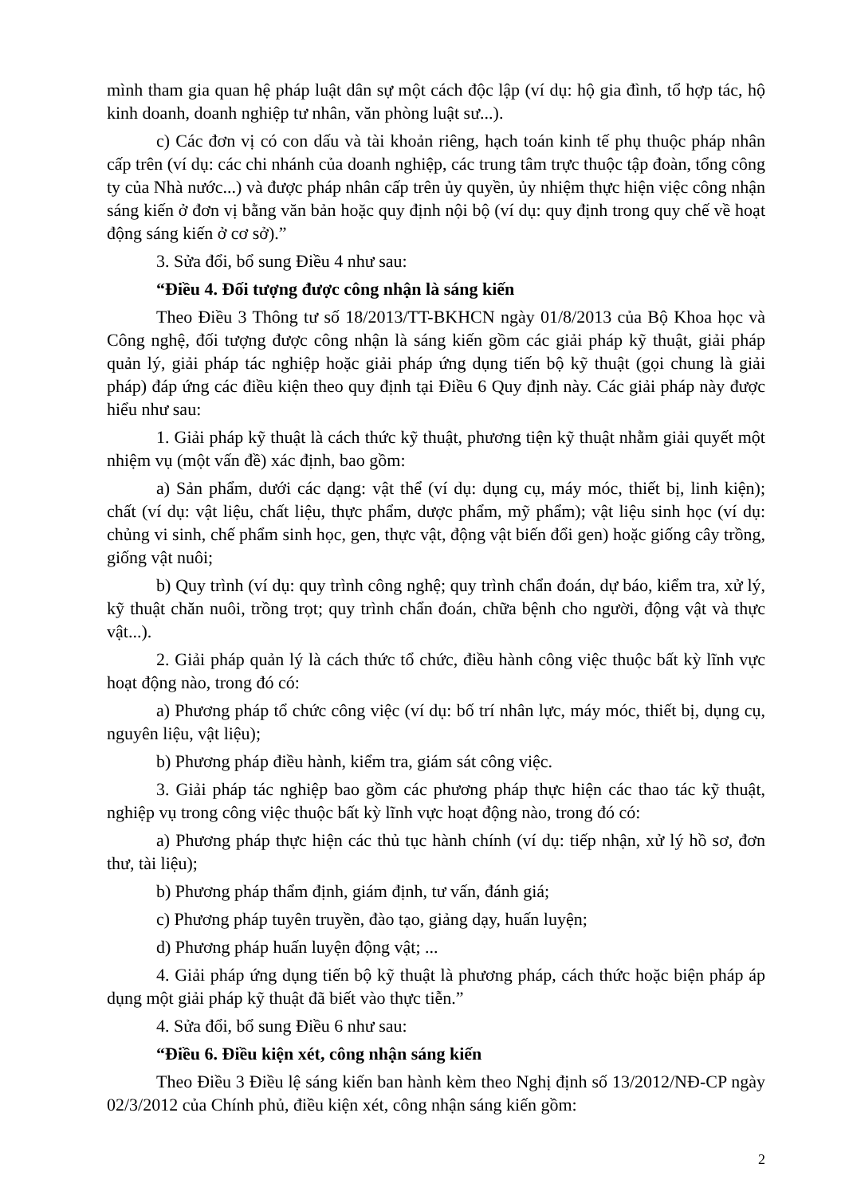mình tham gia quan hệ pháp luật dân sự một cách độc lập (ví dụ: hộ gia đình, tổ hợp tác, hộ kinh doanh, doanh nghiệp tư nhân, văn phòng luật sư...).
c) Các đơn vị có con dấu và tài khoản riêng, hạch toán kinh tế phụ thuộc pháp nhân cấp trên (ví dụ: các chi nhánh của doanh nghiệp, các trung tâm trực thuộc tập đoàn, tổng công ty của Nhà nước...) và được pháp nhân cấp trên ủy quyền, ủy nhiệm thực hiện việc công nhận sáng kiến ở đơn vị bằng văn bản hoặc quy định nội bộ (ví dụ: quy định trong quy chế về hoạt động sáng kiến ở cơ sở).”
3. Sửa đổi, bổ sung Điều 4 như sau:
“Điều 4. Đối tượng được công nhận là sáng kiến
Theo Điều 3 Thông tư số 18/2013/TT-BKHCN ngày 01/8/2013 của Bộ Khoa học và Công nghệ, đối tượng được công nhận là sáng kiến gồm các giải pháp kỹ thuật, giải pháp quản lý, giải pháp tác nghiệp hoặc giải pháp ứng dụng tiến bộ kỹ thuật (gọi chung là giải pháp) đáp ứng các điều kiện theo quy định tại Điều 6 Quy định này. Các giải pháp này được hiểu như sau:
1. Giải pháp kỹ thuật là cách thức kỹ thuật, phương tiện kỹ thuật nhằm giải quyết một nhiệm vụ (một vấn đề) xác định, bao gồm:
a) Sản phẩm, dưới các dạng: vật thể (ví dụ: dụng cụ, máy móc, thiết bị, linh kiện); chất (ví dụ: vật liệu, chất liệu, thực phẩm, dược phẩm, mỹ phẩm); vật liệu sinh học (ví dụ: chủng vi sinh, chế phẩm sinh học, gen, thực vật, động vật biến đổi gen) hoặc giống cây trồng, giống vật nuôi;
b) Quy trình (ví dụ: quy trình công nghệ; quy trình chẩn đoán, dự báo, kiểm tra, xử lý, kỹ thuật chăn nuôi, trồng trọt; quy trình chẩn đoán, chữa bệnh cho người, động vật và thực vật...).
2. Giải pháp quản lý là cách thức tổ chức, điều hành công việc thuộc bất kỳ lĩnh vực hoạt động nào, trong đó có:
a) Phương pháp tổ chức công việc (ví dụ: bố trí nhân lực, máy móc, thiết bị, dụng cụ, nguyên liệu, vật liệu);
b) Phương pháp điều hành, kiểm tra, giám sát công việc.
3. Giải pháp tác nghiệp bao gồm các phương pháp thực hiện các thao tác kỹ thuật, nghiệp vụ trong công việc thuộc bất kỳ lĩnh vực hoạt động nào, trong đó có:
a) Phương pháp thực hiện các thủ tục hành chính (ví dụ: tiếp nhận, xử lý hồ sơ, đơn thư, tài liệu);
b) Phương pháp thẩm định, giám định, tư vấn, đánh giá;
c) Phương pháp tuyên truyền, đào tạo, giảng dạy, huấn luyện;
d) Phương pháp huấn luyện động vật; ...
4. Giải pháp ứng dụng tiến bộ kỹ thuật là phương pháp, cách thức hoặc biện pháp áp dụng một giải pháp kỹ thuật đã biết vào thực tiễn.”
4. Sửa đổi, bổ sung Điều 6 như sau:
“Điều 6. Điều kiện xét, công nhận sáng kiến
Theo Điều 3 Điều lệ sáng kiến ban hành kèm theo Nghị định số 13/2012/NĐ-CP ngày 02/3/2012 của Chính phủ, điều kiện xét, công nhận sáng kiến gồm:
2